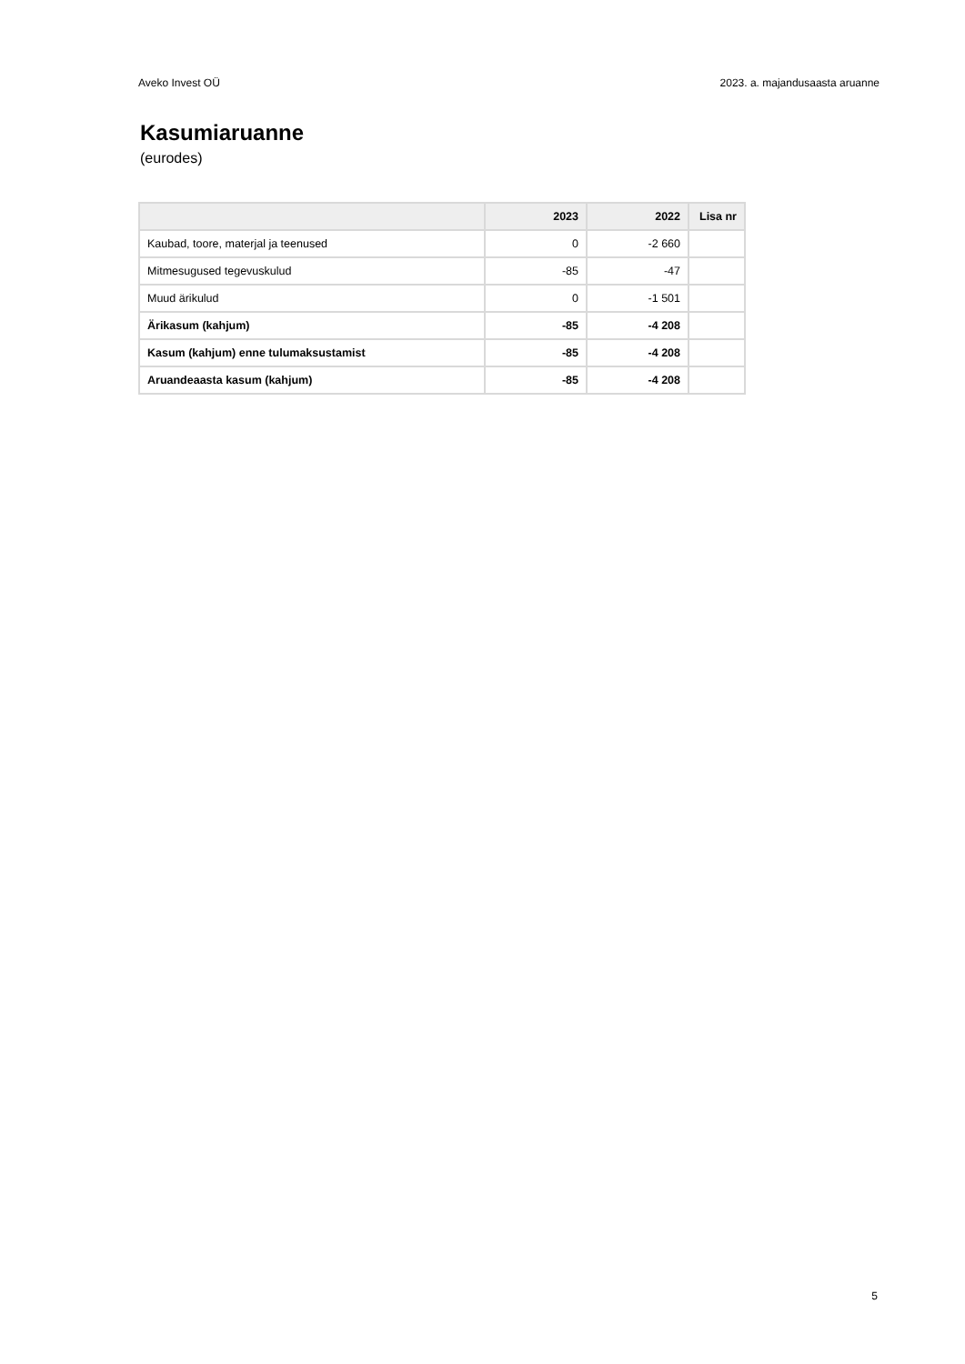Aveko Invest OÜ 2023. a. majandusaasta aruanne
Kasumiaruanne
(eurodes)
| | 2023 | 2022 | Lisa nr |
| --- | --- | --- | --- |
| Kaubad, toore, materjal ja teenused | 0 | -2 660 | |
| Mitmesugused tegevuskulud | -85 | -47 | |
| Muud ärikulud | 0 | -1 501 | |
| Ärikasum (kahjum) | -85 | -4 208 | |
| Kasum (kahjum) enne tulumaksustamist | -85 | -4 208 | |
| Aruandeaasta kasum (kahjum) | -85 | -4 208 | |
5